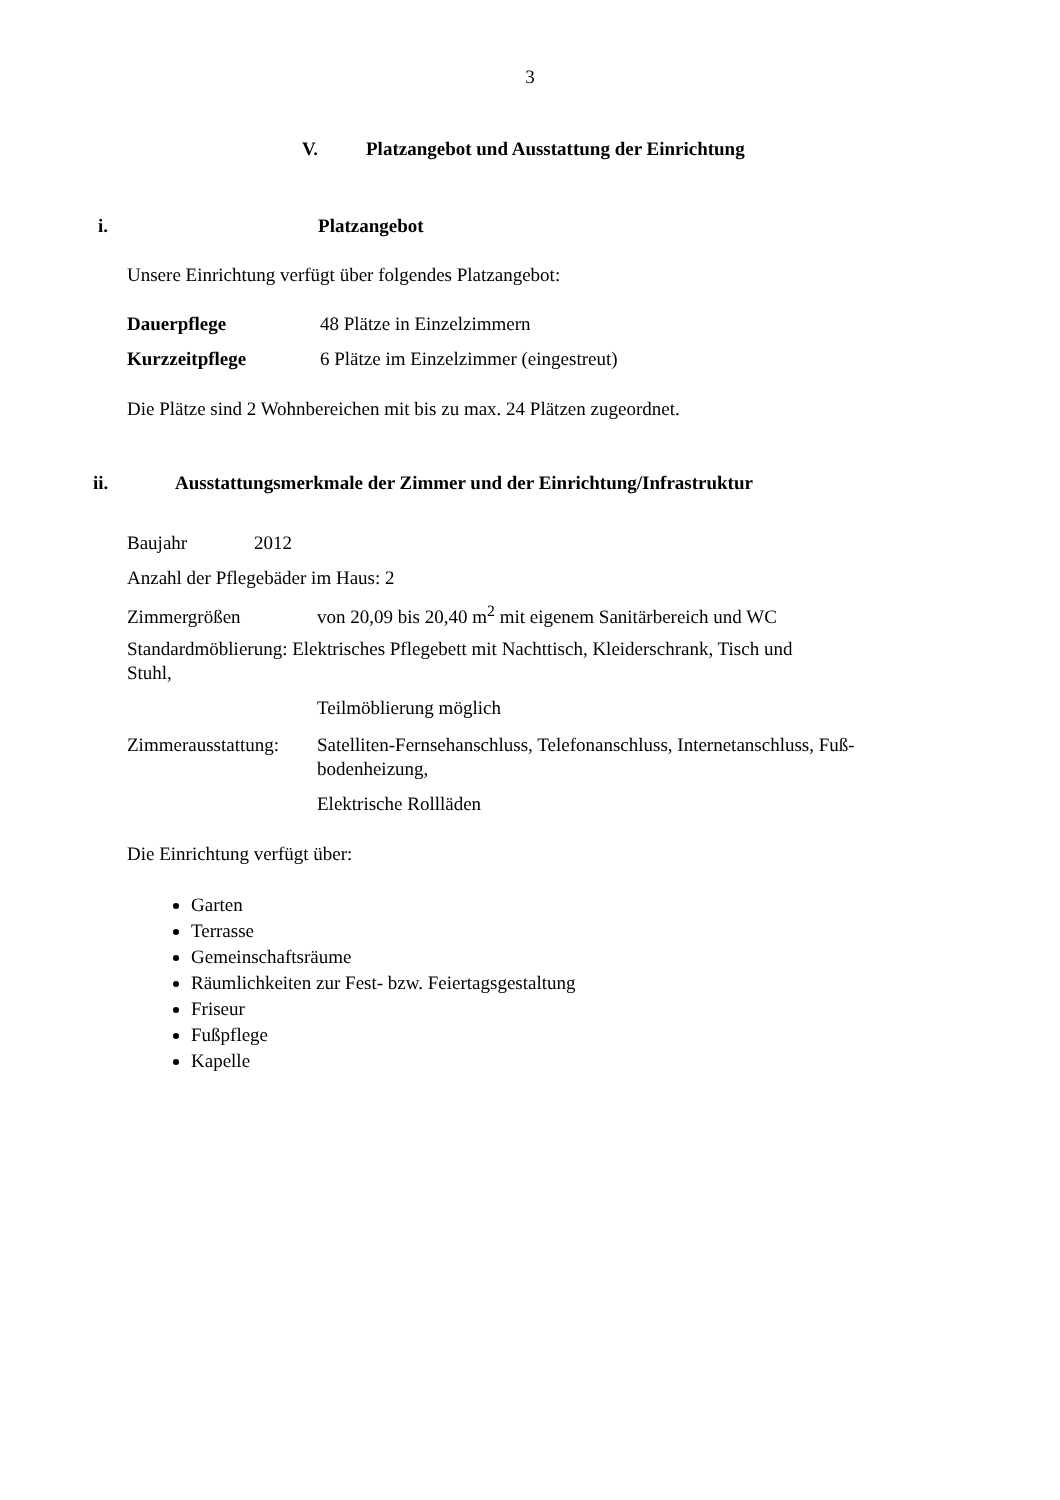3
V. Platzangebot und Ausstattung der Einrichtung
i. Platzangebot
Unsere Einrichtung verfügt über folgendes Platzangebot:
Dauerpflege 48 Plätze in Einzelzimmern
Kurzzeitpflege 6 Plätze im Einzelzimmer (eingestreut)
Die Plätze sind 2 Wohnbereichen mit bis zu max. 24 Plätzen zugeordnet.
ii. Ausstattungsmerkmale der Zimmer und der Einrichtung/Infrastruktur
Baujahr 2012
Anzahl der Pflegebäder im Haus: 2
Zimmergrößen von 20,09 bis 20,40 m<sup>2</sup> mit eigenem Sanitärbereich und WC
Standardmöblierung: Elektrisches Pflegebett mit Nachttisch, Kleiderschrank, Tisch und
Stuhl,
Teilmöblierung möglich
Zimmerausstattung: Satelliten-Fernsehanschluss, Telefonanschluss, Internetanschluss, Fuß-
bodenheizung,
Elektrische Rollläden
Die Einrichtung verfügt über:
Garten
Terrasse
Gemeinschaftsräume
Räumlichkeiten zur Fest- bzw. Feiertagsgestaltung
Friseur
Fußpflege
Kapelle